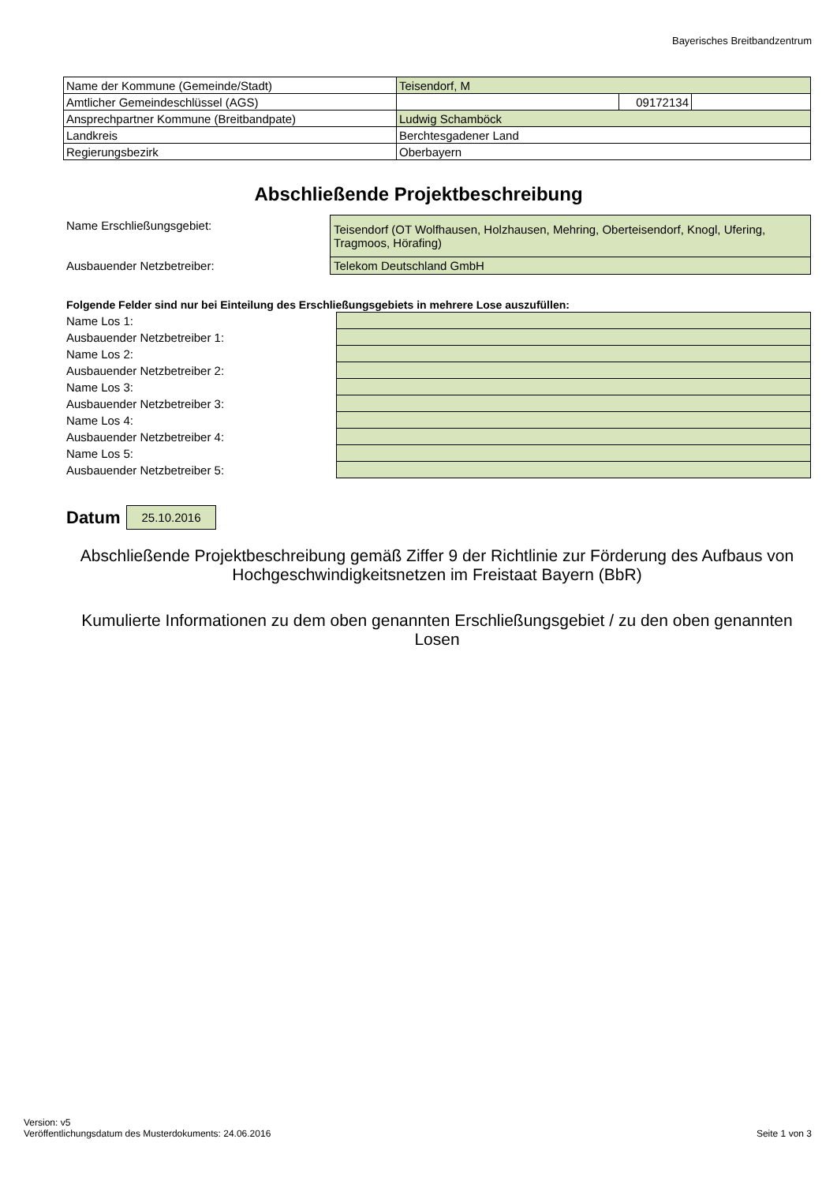Bayerisches Breitbandzentrum
| Name der Kommune (Gemeinde/Stadt) | Teisendorf, M | | |
| Amtlicher Gemeindeschlüssel (AGS) | | 09172134 | |
| Ansprechpartner Kommune (Breitbandpate) | Ludwig Schamböck | | |
| Landkreis | Berchtesgadener Land | | |
| Regierungsbezirk | Oberbayern | | |
Abschließende Projektbeschreibung
| Name Erschließungsgebiet: | Teisendorf (OT Wolfhausen, Holzhausen, Mehring, Oberteisendorf, Knogl, Ufering, Tragmoos, Hörafing) |
| Ausbauender Netzbetreiber: | Telekom Deutschland GmbH |
Folgende Felder sind nur bei Einteilung des Erschließungsgebiets in mehrere Lose auszufüllen:
| Name Los 1: | |
| Ausbauender Netzbetreiber 1: | |
| Name Los 2: | |
| Ausbauender Netzbetreiber 2: | |
| Name Los 3: | |
| Ausbauender Netzbetreiber 3: | |
| Name Los 4: | |
| Ausbauender Netzbetreiber 4: | |
| Name Los 5: | |
| Ausbauender Netzbetreiber 5: | |
Datum 25.10.2016
Abschließende Projektbeschreibung gemäß Ziffer 9 der Richtlinie zur Förderung des Aufbaus von Hochgeschwindigkeitsnetzen im Freistaat Bayern (BbR)
Kumulierte Informationen zu dem oben genannten Erschließungsgebiet / zu den oben genannten Losen
Version: v5
Veröffentlichungsdatum des Musterdokuments: 24.06.2016
Seite 1 von 3